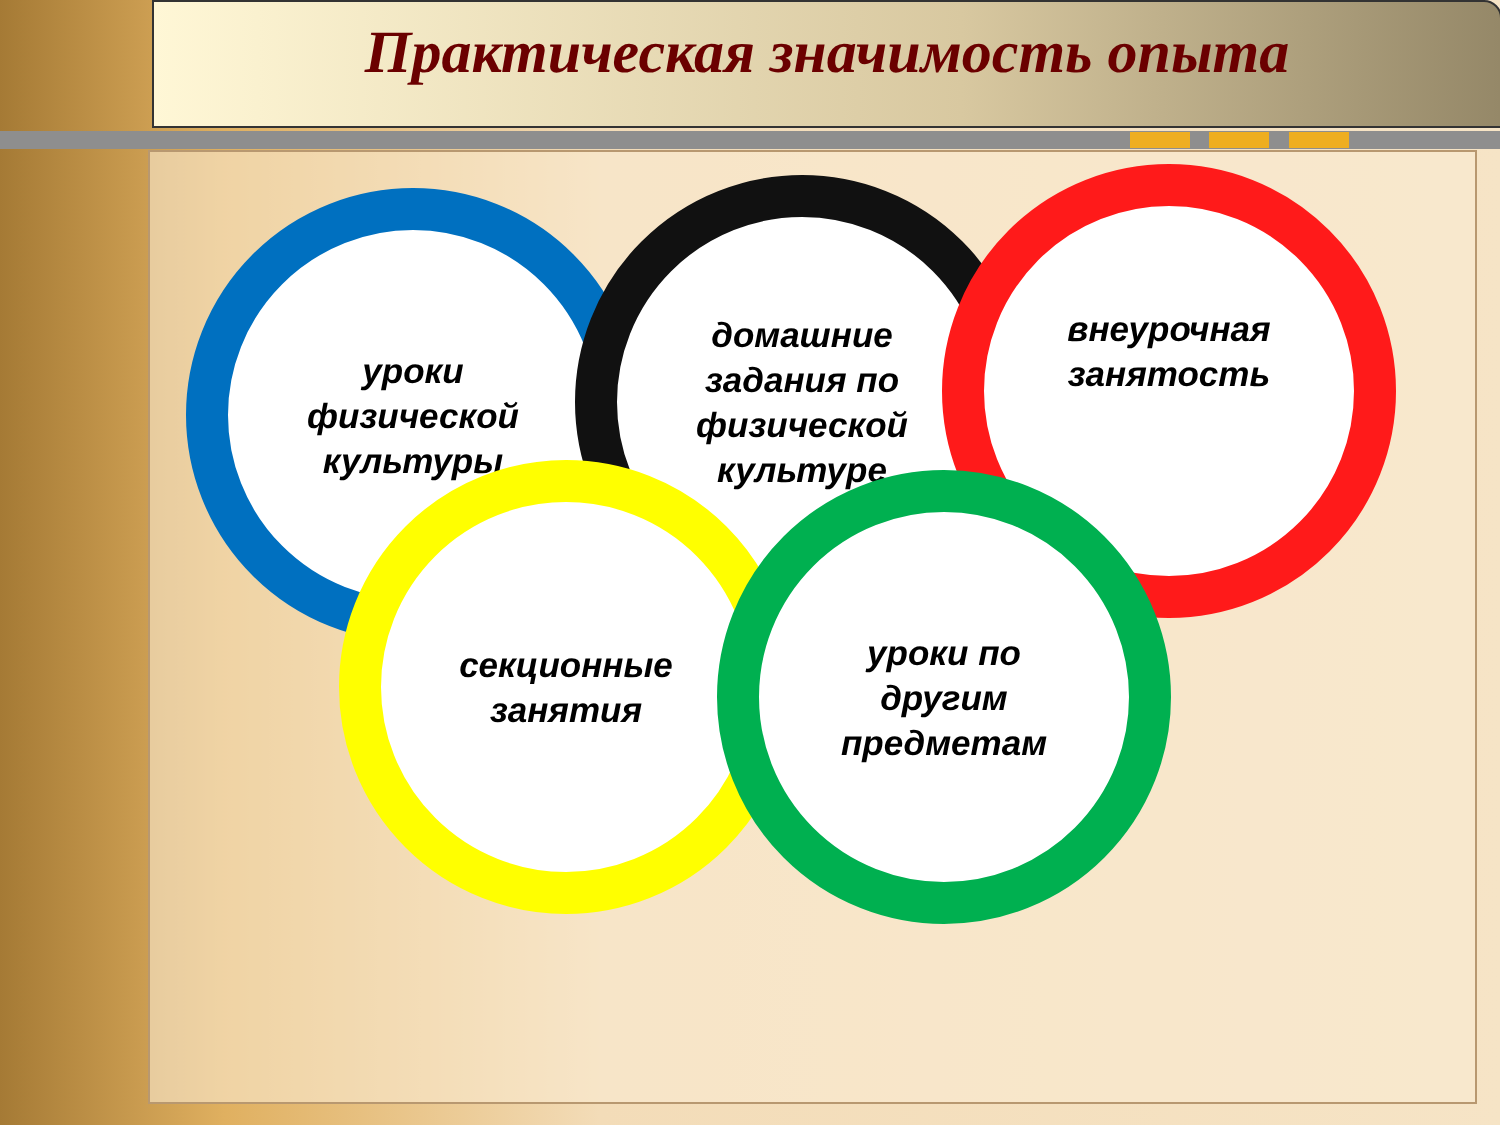Практическая значимость опыта
уроки
физической
культуры
домашние
задания по
физической
культуре
внеурочная
занятость
секционные
занятия
уроки по
другим
предметам